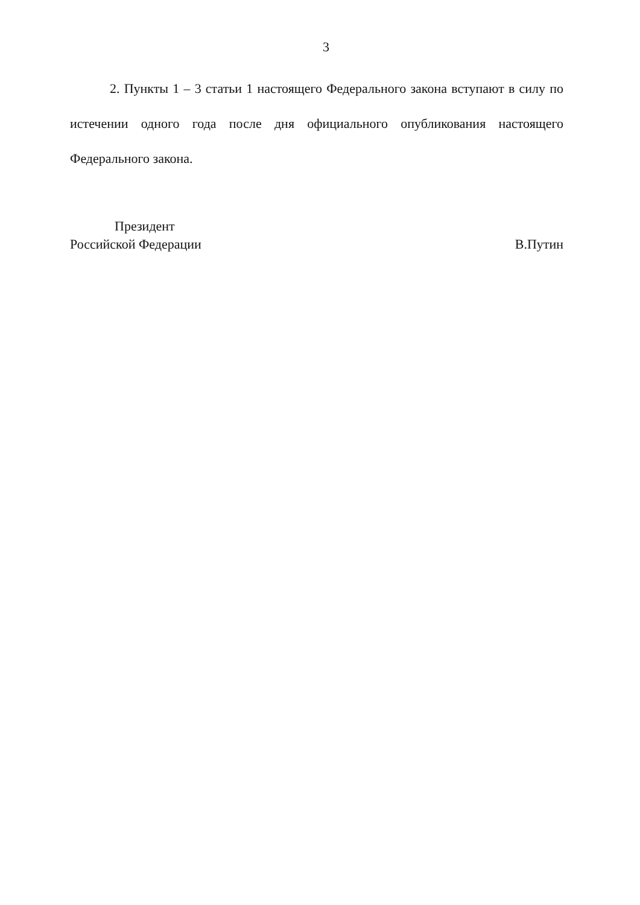3
2. Пункты 1 – 3 статьи 1 настоящего Федерального закона вступают в силу по истечении одного года после дня официального опубликования настоящего Федерального закона.
Президент
Российской Федерации
В.Путин